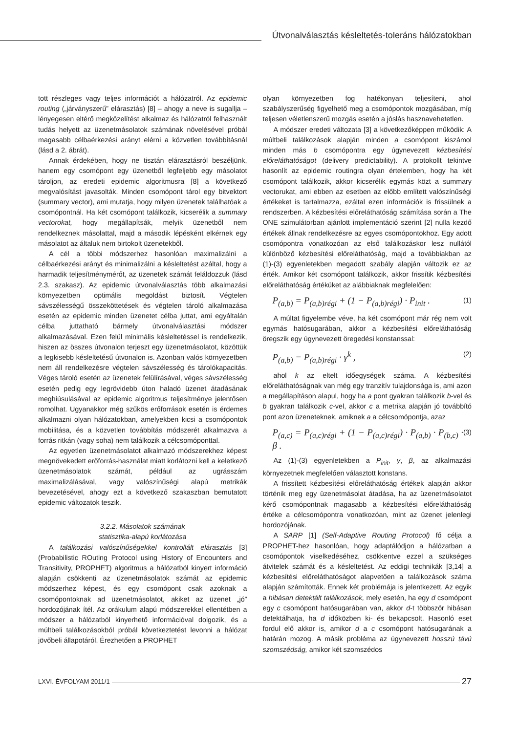Útvonalválasztás késleltetés-toleráns hálózatokban
tott részleges vagy teljes információt a hálózatról. Az epidemic routing („járványszerű” elárasztás) [8] – ahogy a neve is sugallja – lényegesen eltérő megközelítést alkalmaz és hálózatról felhasznált tudás helyett az üzenetmásolatok számának növelésével próbál magasabb célbaérkezési arányt elérni a közvetlen továbbításnál (lásd a 2. ábrát).
Annak érdekében, hogy ne tisztán elárasztásról beszéljünk, hanem egy csomópont egy üzenetből legfeljebb egy másolatot tároljon, az eredeti epidemic algoritmusra [8] a következő megvalósítást javasolták. Minden csomópont tárol egy bitvektort (summary vector), ami mutatja, hogy milyen üzenetek találhatóak a csomópontnál. Ha két csomópont találkozik, kicserélik a summary vectorokat, hogy megállapítsák, melyik üzenetből nem rendelkeznek másolattal, majd a második lépésként elkérnek egy másolatot az általuk nem birtokolt üzenetekből.
A cél a többi módszerhez hasonlóan maximalizálni a célbaérkezési arányt és minimalizálni a késleltetést azáltal, hogy a harmadik teljesítménymérőt, az üzenetek számát feláldozzuk (lásd 2.3. szakasz). Az epidemic útvonalválasztás több alkalmazási környezetben optimális megoldást biztosít. Végtelen sávszélességű összeköttetések és végtelen tároló alkalmazása esetén az epidemic minden üzenetet célba juttat, ami egyáltalán célba juttatható bármely útvonalválasztási módszer alkalmazásával. Ezen felül minimális késleltetéssel is rendelkezik, hiszen az összes útvonalon terjeszt egy üzenetmásolatot, közöttük a legkisebb késleltetésű útvonalon is. Azonban valós környezetben nem áll rendelkezésre végtelen sávszélesség és tárolókapacitás. Véges tároló esetén az üzenetek felülírásával, véges sávszélesség esetén pedig egy legrövidebb úton haladó üzenet átadásának meghiúsulásával az epidemic algoritmus teljesítménye jelentősen romolhat. Ugyanakkor még szűkös erőforrások esetén is érdemes alkalmazni olyan hálózatokban, amelyekben kicsi a csomópontok mobilitása, és a közvetlen továbbítás módszerét alkalmazva a forrás ritkán (vagy soha) nem találkozik a célcsomóponttal.
Az egyetlen üzenetmásolatot alkalmazó módszerekhez képest megnövekedett erőforrás-használat miatt korlátozni kell a keletkező üzenetmásolatok számát, például az ugrásszám maximalizálásával, vagy valószínűségi alapú metrikák bevezetésével, ahogy ezt a következő szakaszban bemutatott epidemic változatok teszik.
3.2.2. Másolatok számának
statisztika-alapú korlátozása
A találkozási valószínűségekkel kontrollált elárasztás [3] (Probabilistic ROuting Protocol using History of Encounters and Transitivity, PROPHET) algoritmus a hálózatból kinyert információ alapján csökkenti az üzenetmásolatok számát az epidemic módszerhez képest, és egy csomópont csak azoknak a csomópontoknak ad üzenetmásolatot, akiket az üzenet „jó” hordozójának ítél. Az orákulum alapú módszerekkel ellentétben a módszer a hálózatból kinyerhető információval dolgozik, és a múltbeli találkozásokból próbál következtetést levonni a hálózat jövőbeli állapotáról. Érezhetően a PROPHET
olyan környezetben fog hatékonyan teljesíteni, ahol szabályszerűség figyelhető meg a csomópontok mozgásában, míg teljesen véletlenszerű mozgás esetén a jóslás hasznavehetetlen.
A módszer eredeti változata [3] a következőképpen működik: A múltbeli találkozások alapján minden a csomópont kiszámol minden más b csomópontra egy úgynevezett kézbesítési előreláthatóságot (delivery predictability). A protokollt tekintve hasonlít az epidemic routingra olyan értelemben, hogy ha két csomópont találkozik, akkor kicserélik egymás közt a summary vectorukat, ami ebben az esetben az előbb említett valószínűségi értékeket is tartalmazza, ezáltal ezen információk is frissülnek a rendszerben. A kézbesítési előreláthatóság számítása során a The ONE szimulátorban ajánlott implementáció szerint [2] nulla kezdő értékek állnak rendelkezésre az egyes csomópontokhoz. Egy adott csomópontra vonatkozóan az első találkozáskor lesz nullától különböző kézbesítési előreláthatóság, majd a továbbiakban az (1)-(3) egyenletekben megadott szabály alapján változik ez az érték. Amikor két csomópont találkozik, akkor frissítik kézbesítési előreláthatóság értéküket az alábbiaknak megfelelően:
P<sub>(a,b)</sub> = P<sub>(a,b)régi</sub> + (1 − P<sub>(a,b)régi</sub>) · P<sub>init</sub> . (1)
A múltat figyelembe véve, ha két csomópont már rég nem volt egymás hatósugarában, akkor a kézbesítési előreláthatóság öregszik egy úgynevezett öregedési konstanssal:
P<sub>(a,b)</sub> = P<sub>(a,b)régi</sub> · γ<sup>k</sup> , (2)
ahol k az eltelt időegységek száma. A kézbesítési előreláthatóságnak van még egy tranzitív tulajdonsága is, ami azon a megállapításon alapul, hogy ha a pont gyakran találkozik b-vel és b gyakran találkozik c-vel, akkor c a metrika alapján jó továbbító pont azon üzeneteknek, amiknek a a célcsomópontja, azaz
P<sub>(a,c)</sub> = P<sub>(a,c)régi</sub> + (1 − P<sub>(a,c)régi</sub>) · P<sub>(a,b)</sub> · P<sub>(b,c)</sub> · β . (3)
Az (1)-(3) egyenletekben a P<sub>init</sub>, γ, β, az alkalmazási környezetnek megfelelően választott konstans.
A frissített kézbesítési előreláthatóság értékek alapján akkor történik meg egy üzenetmásolat átadása, ha az üzenetmásolatot kérő csomópontnak magasabb a kézbesítési előreláthatóság értéke a célcsomópontra vonatkozóan, mint az üzenet jelenlegi hordozójának.
A SARP [1] (Self-Adaptive Routing Protocol) fő célja a PROPHET-hez hasonlóan, hogy adaptálódjon a hálózatban a csomópontok viselkedéséhez, csökkentve ezzel a szükséges átvitelek számát és a késleltetést. Az eddigi technikák [3,14] a kézbesítési előreláthatóságot alapvetően a találkozások száma alapján számították. Ennek két problémája is jelentkezett. Az egyik a hibásan detektált találkozások, mely esetén, ha egy d csomópont egy c csomópont hatósugarában van, akkor d-t többször hibásan detektálhatja, ha d időközben ki- és bekapcsolt. Hasonló eset fordul elő akkor is, amikor d a c csomópont hatósugarának a határán mozog. A másik probléma az úgynevezett hosszú távú szomszédság, amikor két szomszédos
LXVI. ÉVFOLYAM 2011/1 27